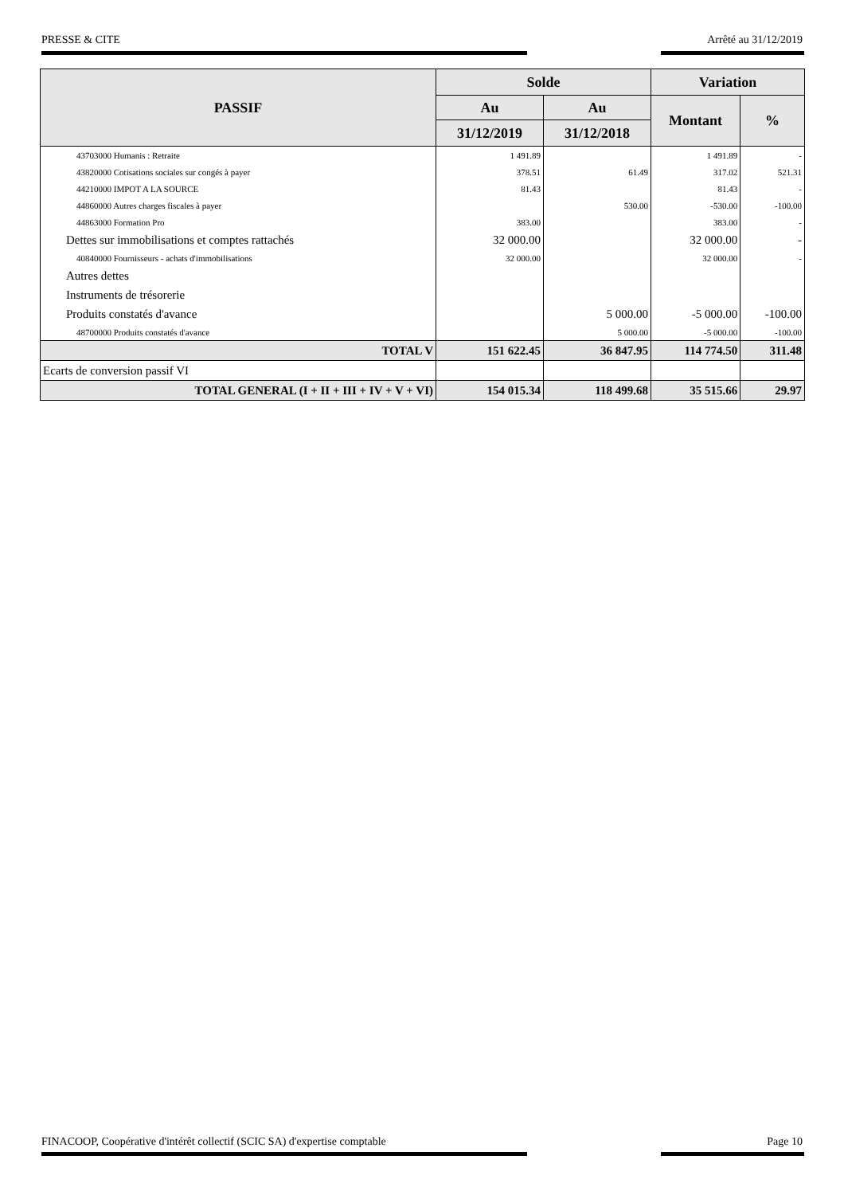PRESSE & CITE Arrêté au 31/12/2019
| PASSIF | Solde | | Variation | |
| --- | --- | --- | --- | --- |
| | Au | Au | Montant | % |
| | 31/12/2019 | 31/12/2018 | | |
| 43703000 Humanis : Retraite | 1 491.89 | | 1 491.89 | - |
| 43820000 Cotisations sociales sur congés à payer | 378.51 | 61.49 | 317.02 | 521.31 |
| 44210000 IMPOT A LA SOURCE | 81.43 | | 81.43 | - |
| 44860000 Autres charges fiscales à payer | | 530.00 | -530.00 | -100.00 |
| 44863000 Formation Pro | 383.00 | | 383.00 | - |
| Dettes sur immobilisations et comptes rattachés | 32 000.00 | | 32 000.00 | - |
| 40840000 Fournisseurs - achats d'immobilisations | 32 000.00 | | 32 000.00 | - |
| Autres dettes | | | | |
| Instruments de trésorerie | | | | |
| Produits constatés d'avance | | 5 000.00 | -5 000.00 | -100.00 |
| 48700000 Produits constatés d'avance | | 5 000.00 | -5 000.00 | -100.00 |
| TOTAL V | 151 622.45 | 36 847.95 | 114 774.50 | 311.48 |
| Ecarts de conversion passif VI | | | | |
| TOTAL GENERAL (I + II + III + IV + V + VI) | 154 015.34 | 118 499.68 | 35 515.66 | 29.97 |
FINACOOP, Coopérative d'intérêt collectif (SCIC SA) d'expertise comptable Page 10